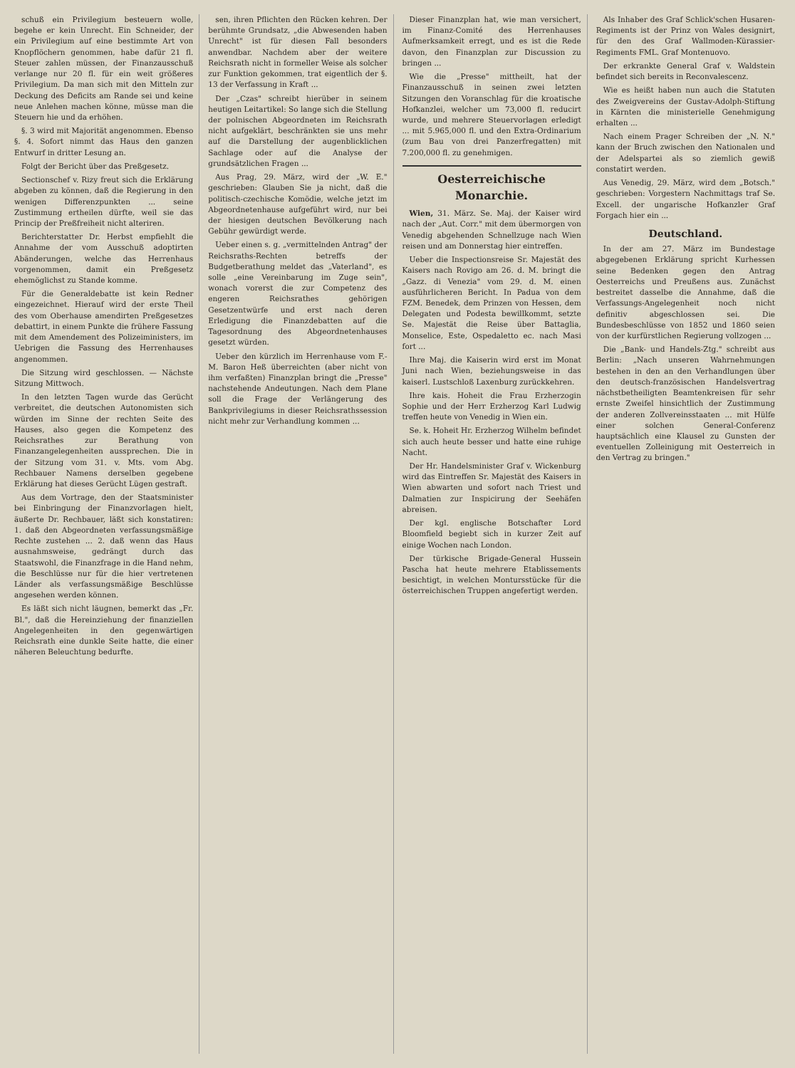schuß ein Privilegium besteuern wolle, begehe er kein Unrecht. Ein Schneider, der ein Privilegium auf eine bestimmte Art von Knopflöchern genommen, habe dafür 21 fl. Steuer zahlen müssen, der Finanzausschuß verlange nur 20 fl. für ein weit größeres Privilegium. Da man sich mit den Mitteln zur Deckung des Deficits am Rande sei und keine neue Anlehen machen könne, müsse man die Steuern hie und da erhöhen.
§. 3 wird mit Majorität angenommen. Ebenso §. 4. Sofort nimmt das Haus den ganzen Entwurf in dritter Lesung an.
Folgt der Bericht über das Preßgesetz.
Sectionschef v. Rizy freut sich die Erklärung abgeben zu können, daß die Regierung in den wenigen Differenzpunkten ... seine Zustimmung ertheilen dürfte, weil sie das Princip der Preßfreiheit nicht alteriren.
Berichterstatter Dr. Herbst empfiehlt die Annahme der vom Ausschuß adoptirten Abänderungen, welche das Herrenhaus vorgenommen, damit ein Preßgesetz ehemöglichst zu Stande komme.
Für die Generaldebatte ist kein Redner eingezeichnet. Hierauf wird der erste Theil des vom Oberhause amendirten Preßgesetzes debattirt, in einem Punkte die frühere Fassung mit dem Amendement des Polizeiministers, im Uebrigen die Fassung des Herrenhauses angenommen.
Die Sitzung wird geschlossen. — Nächste Sitzung Mittwoch.
In den letzten Tagen wurde das Gerücht verbreitet, die deutschen Autonomisten sich würden im Sinne der rechten Seite des Hauses, also gegen die Kompetenz des Reichsrathes zur Berathung von Finanzangelegenheiten aussprechen. Die in der Sitzung vom 31. v. Mts. vom Abg. Rechbauer Namens derselben gegebene Erklärung hat dieses Gerücht Lügen gestraft.
Aus dem Vortrage, den der Staatsminister bei Einbringung der Finanzvorlagen hielt, äußerte Dr. Rechbauer, läßt sich konstatiren: 1. daß den Abgeordneten verfassungsmäßige Rechte zustehen ... 2. daß wenn das Haus ausnahmsweise, gedrängt durch das Staatswohl, die Finanzfrage in die Hand nehm, die Beschlüsse nur für die hier vertretenen Länder als verfassungsmäßige Beschlüsse angesehen werden können.
Es läßt sich nicht läugnen, bemerkt das „Fr. Bl.", daß die Hereinziehung der finanziellen Angelegenheiten in den gegenwärtigen Reichsrath eine dunkle Seite hatte, die einer näheren Beleuchtung bedurfte.
sen, ihren Pflichten den Rücken kehren. Der berühmte Grundsatz, „die Abwesenden haben Unrecht" ist für diesen Fall besonders anwendbar. Nachdem aber der weitere Reichsrath nicht in formeller Weise als solcher zur Funktion gekommen, trat eigentlich der §. 13 der Verfassung in Kraft ...
Der „Czas" schreibt hierüber in seinem heutigen Leitartikel: So lange sich die Stellung der polnischen Abgeordneten im Reichsrath nicht aufgeklärt, beschränkten sie uns mehr auf die Darstellung der augenblicklichen Sachlage oder auf die Analyse der grundsätzlichen Fragen ...
Aus Prag, 29. März, wird der „W. E." geschrieben: Glauben Sie ja nicht, daß die politisch-czechische Komödie, welche jetzt im Abgeordnetenhause aufgeführt wird, nur bei der hiesigen deutschen Bevölkerung nach Gebühr gewürdigt werde.
Ueber einen s. g. „vermittelnden Antrag" der Reichsraths-Rechten betreffs der Budgetberathung meldet das „Vaterland", es solle „eine Vereinbarung im Zuge sein", wonach vorerst die zur Competenz des engeren Reichsrathes gehörigen Gesetzentwürfe und erst nach deren Erledigung die Finanzdebatten auf die Tagesordnung des Abgeordnetenhauses gesetzt würden.
Ueber den kürzlich im Herrenhause vom F.-M. Baron Heß überreichten (aber nicht von ihm verfaßten) Finanzplan bringt die „Presse" nachstehende Andeutungen. Nach dem Plane soll die Frage der Verlängerung des Bankprivilegiums in dieser Reichsrathssession nicht mehr zur Verhandlung kommen ...
Dieser Finanzplan hat, wie man versichert, im Finanz-Comité des Herrenhauses Aufmerksamkeit erregt, und es ist die Rede davon, den Finanzplan zur Discussion zu bringen ...
Wie die „Presse" mittheilt, hat der Finanzausschuß in seinen zwei letzten Sitzungen den Voranschlag für die kroatische Hofkanzlei, welcher um 73,000 fl. reducirt wurde, und mehrere Steuervorlagen erledigt ... mit 5.965,000 fl. und den Extra-Ordinarium (zum Bau von drei Panzerfregatten) mit 7.200,000 fl. zu genehmigen.
Oesterreichische Monarchie.
Wien, 31. März. Se. Maj. der Kaiser wird nach der „Aut. Corr." mit dem übermorgen von Venedig abgehenden Schnellzuge nach Wien reisen und am Donnerstag hier eintreffen.
Ueber die Inspectionsreise Sr. Majestät des Kaisers nach Rovigo am 26. d. M. bringt die „Gazz. di Venezia" vom 29. d. M. einen ausführlicheren Bericht. In Padua von dem FZM. Benedek, dem Prinzen von Hessen, dem Delegaten und Podesta bewillkommt, setzte Se. Majestät die Reise über Battaglia, Monselice, Este, Ospedaletto ec. nach Masi fort ...
Ihre Maj. die Kaiserin wird erst im Monat Juni nach Wien, beziehungsweise in das kaiserl. Lustschloß Laxenburg zurückkehren.
Ihre kais. Hoheit die Frau Erzherzogin Sophie und der Herr Erzherzog Karl Ludwig treffen heute von Venedig in Wien ein.
Se. k. Hoheit Hr. Erzherzog Wilhelm befindet sich auch heute besser und hatte eine ruhige Nacht.
Der Hr. Handelsminister Graf v. Wickenburg wird das Eintreffen Sr. Majestät des Kaisers in Wien abwarten und sofort nach Triest und Dalmatien zur Inspicirung der Seehäfen abreisen.
Der kgl. englische Botschafter Lord Bloomfield begiebt sich in kurzer Zeit auf einige Wochen nach London.
Der türkische Brigade-General Hussein Pascha hat heute mehrere Etablissements besichtigt, in welchen Montursstücke für die österreichischen Truppen angefertigt werden.
Als Inhaber des Graf Schlick'schen Husaren-Regiments ist der Prinz von Wales designirt, für den des Graf Wallmoden-Kürassier-Regiments FML. Graf Montenuovo.
Der erkrankte General Graf v. Waldstein befindet sich bereits in Reconvalescenz.
Wie es heißt haben nun auch die Statuten des Zweigvereins der Gustav-Adolph-Stiftung in Kärnten die ministerielle Genehmigung erhalten ...
Nach einem Prager Schreiben der „N. N." kann der Bruch zwischen den Nationalen und der Adelspartei als so ziemlich gewiß constatirt werden.
Aus Venedig, 29. März, wird dem „Botsch." geschrieben: Vorgestern Nachmittags traf Se. Excell. der ungarische Hofkanzler Graf Forgach hier ein ...
Deutschland.
In der am 27. März im Bundestage abgegebenen Erklärung spricht Kurhessen seine Bedenken gegen den Antrag Oesterreichs und Preußens aus. Zunächst bestreitet dasselbe die Annahme, daß die Verfassungs-Angelegenheit noch nicht definitiv abgeschlossen sei. Die Bundesbeschlüsse von 1852 und 1860 seien von der kurfürstlichen Regierung vollzogen ...
Die „Bank- und Handels-Ztg." schreibt aus Berlin: „Nach unseren Wahrnehmungen bestehen in den an den Verhandlungen über den deutsch-französischen Handelsvertrag nächstbetheiligten Beamtenkreisen für sehr ernste Zweifel hinsichtlich der Zustimmung der anderen Zollvereinsstaaten ... mit Hülfe einer solchen General-Conferenz hauptsächlich eine Klausel zu Gunsten der eventuellen Zolleinigung mit Oesterreich in den Vertrag zu bringen."